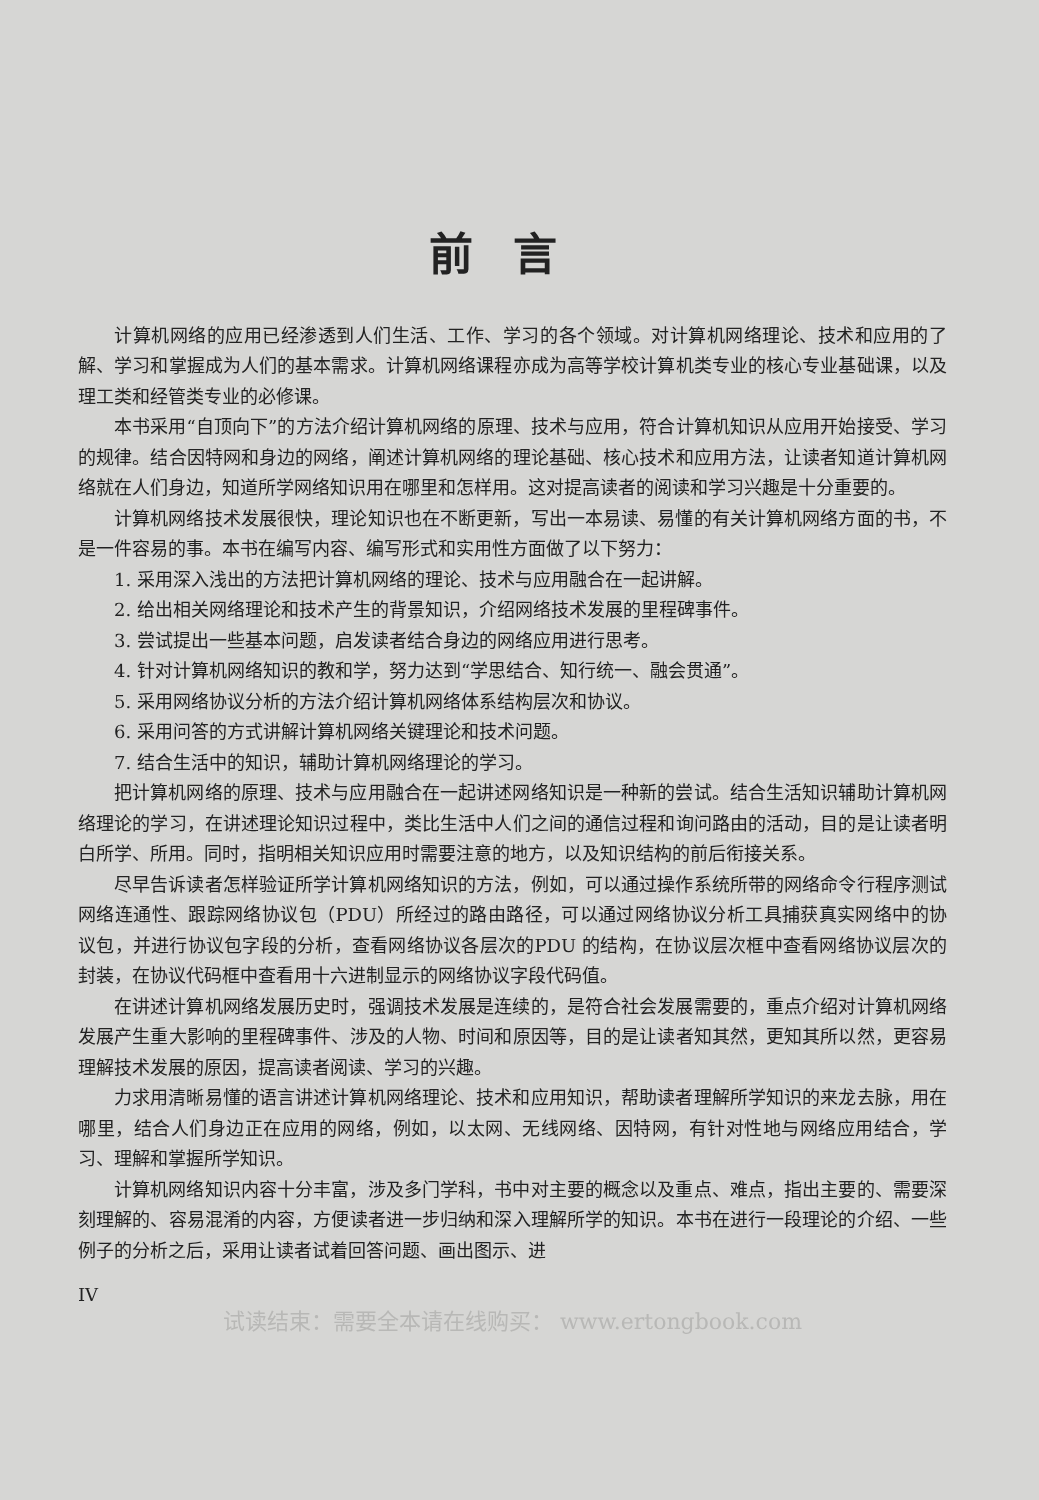前言
计算机网络的应用已经渗透到人们生活、工作、学习的各个领域。对计算机网络理论、技术和应用的了解、学习和掌握成为人们的基本需求。计算机网络课程亦成为高等学校计算机类专业的核心专业基础课，以及理工类和经管类专业的必修课。
本书采用“自顶向下”的方法介绍计算机网络的原理、技术与应用，符合计算机知识从应用开始接受、学习的规律。结合因特网和身边的网络，阐述计算机网络的理论基础、核心技术和应用方法，让读者知道计算机网络就在人们身边，知道所学网络知识用在哪里和怎样用。这对提高读者的阅读和学习兴趣是十分重要的。
计算机网络技术发展很快，理论知识也在不断更新，写出一本易读、易懂的有关计算机网络方面的书，不是一件容易的事。本书在编写内容、编写形式和实用性方面做了以下努力：
1. 采用深入浅出的方法把计算机网络的理论、技术与应用融合在一起讲解。
2. 给出相关网络理论和技术产生的背景知识，介绍网络技术发展的里程碑事件。
3. 尝试提出一些基本问题，启发读者结合身边的网络应用进行思考。
4. 针对计算机网络知识的教和学，努力达到“学思结合、知行统一、融会贯通”。
5. 采用网络协议分析的方法介绍计算机网络体系结构层次和协议。
6. 采用问答的方式讲解计算机网络关键理论和技术问题。
7. 结合生活中的知识，辅助计算机网络理论的学习。
把计算机网络的原理、技术与应用融合在一起讲述网络知识是一种新的尝试。结合生活知识辅助计算机网络理论的学习，在讲述理论知识过程中，类比生活中人们之间的通信过程和询问路由的活动，目的是让读者明白所学、所用。同时，指明相关知识应用时需要注意的地方，以及知识结构的前后衔接关系。
尽早告诉读者怎样验证所学计算机网络知识的方法，例如，可以通过操作系统所带的网络命令行程序测试网络连通性、跟踪网络协议包（PDU）所经过的路由路径，可以通过网络协议分析工具捕获真实网络中的协议包，并进行协议包字段的分析，查看网络协议各层次的PDU 的结构，在协议层次框中查看网络协议层次的封装，在协议代码框中查看用十六进制显示的网络协议字段代码值。
在讲述计算机网络发展历史时，强调技术发展是连续的，是符合社会发展需要的，重点介绍对计算机网络发展产生重大影响的里程碑事件、涉及的人物、时间和原因等，目的是让读者知其然，更知其所以然，更容易理解技术发展的原因，提高读者阅读、学习的兴趣。
力求用清晰易懂的语言讲述计算机网络理论、技术和应用知识，帮助读者理解所学知识的来龙去脉，用在哪里，结合人们身边正在应用的网络，例如，以太网、无线网络、因特网，有针对性地与网络应用结合，学习、理解和掌握所学知识。
计算机网络知识内容十分丰富，涉及多门学科，书中对主要的概念以及重点、难点，指出主要的、需要深刻理解的、容易混淆的内容，方便读者进一步归纳和深入理解所学的知识。本书在进行一段理论的介绍、一些例子的分析之后，采用让读者试着回答问题、画出图示、进
IV
试读结束：需要全本请在线购买： www.ertongbook.com